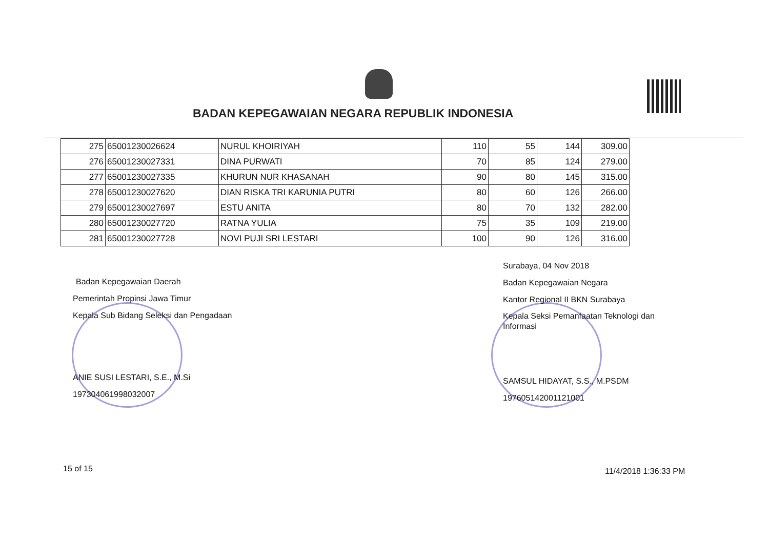BADAN KEPEGAWAIAN NEGARA REPUBLIK INDONESIA
| 275 | 65001230026624 | NURUL KHOIRIYAH | 110 | 55 | 144 | 309.00 |
| 276 | 65001230027331 | DINA PURWATI | 70 | 85 | 124 | 279.00 |
| 277 | 65001230027335 | KHURUN NUR KHASANAH | 90 | 80 | 145 | 315.00 |
| 278 | 65001230027620 | DIAN RISKA TRI KARUNIA PUTRI | 80 | 60 | 126 | 266.00 |
| 279 | 65001230027697 | ESTU ANITA | 80 | 70 | 132 | 282.00 |
| 280 | 65001230027720 | RATNA YULIA | 75 | 35 | 109 | 219.00 |
| 281 | 65001230027728 | NOVI PUJI SRI LESTARI | 100 | 90 | 126 | 316.00 |
Badan Kepegawaian Daerah
Pemerintah Propinsi Jawa Timur
Kepala Sub Bidang Seleksi dan Pengadaan
ANIE SUSI LESTARI, S.E., M.Si
197304061998032007
Surabaya, 04 Nov 2018
Badan Kepegawaian Negara
Kantor Regional II BKN Surabaya
Kepala Seksi Pemanfaatan Teknologi dan Informasi
SAMSUL HIDAYAT, S.S., M.PSDM
197605142001121001
15 of 15 11/4/2018 1:36:33 PM